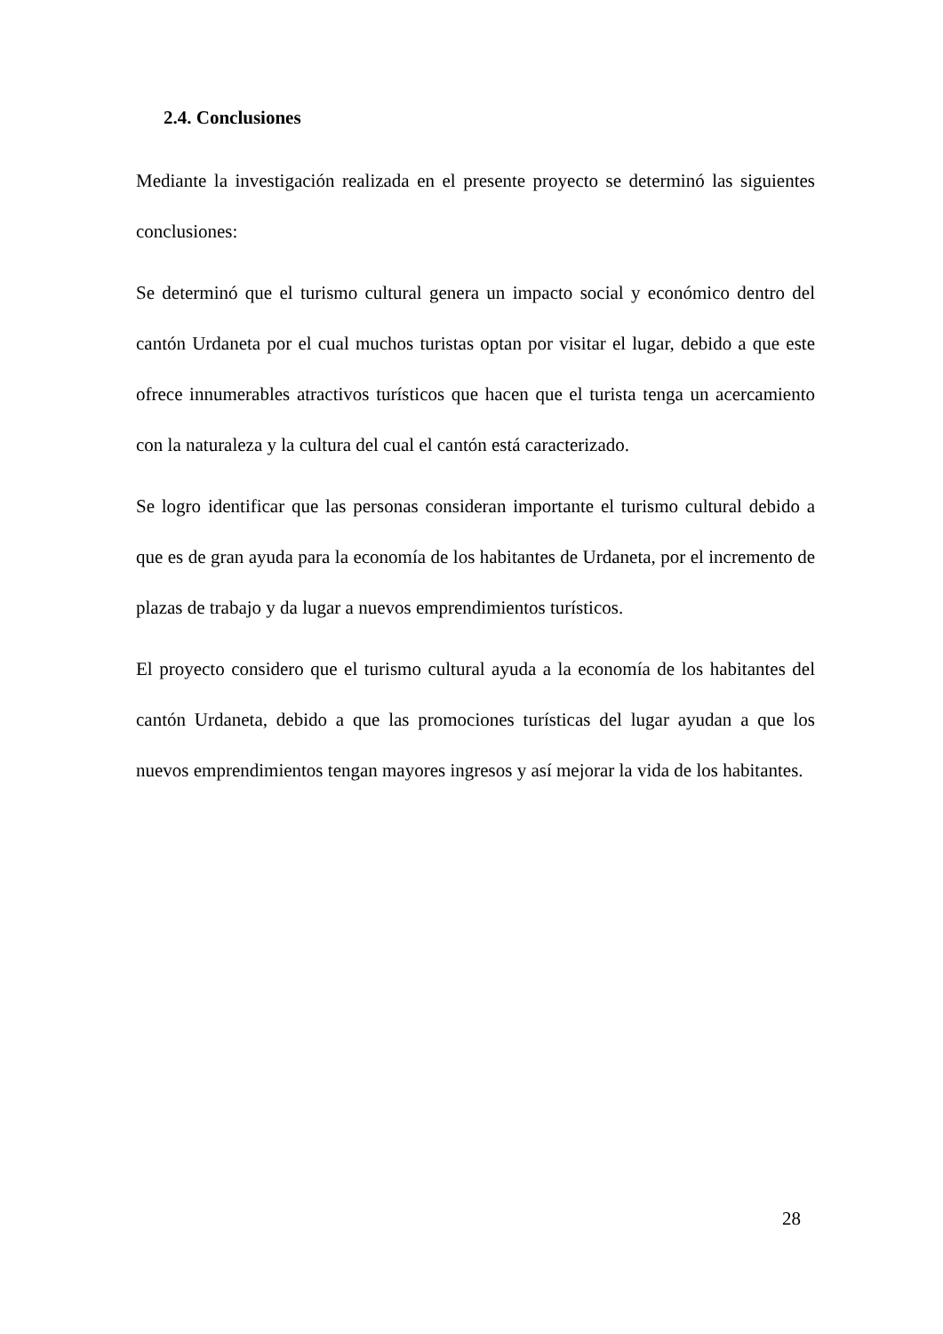2.4. Conclusiones
Mediante la investigación realizada en el presente proyecto se determinó las siguientes conclusiones:
Se determinó que el turismo cultural genera un impacto social y económico dentro del cantón Urdaneta por el cual muchos turistas optan por visitar el lugar, debido a que este ofrece innumerables atractivos turísticos que hacen que el turista tenga un acercamiento con la naturaleza y la cultura del cual el cantón está caracterizado.
Se logro identificar que las personas consideran importante el turismo cultural debido a que es de gran ayuda para la economía de los habitantes de Urdaneta, por el incremento de plazas de trabajo y da lugar a nuevos emprendimientos turísticos.
El proyecto considero que el turismo cultural ayuda a la economía de los habitantes del cantón Urdaneta, debido a que las promociones turísticas del lugar ayudan a que los nuevos emprendimientos tengan mayores ingresos y así mejorar la vida de los habitantes.
28